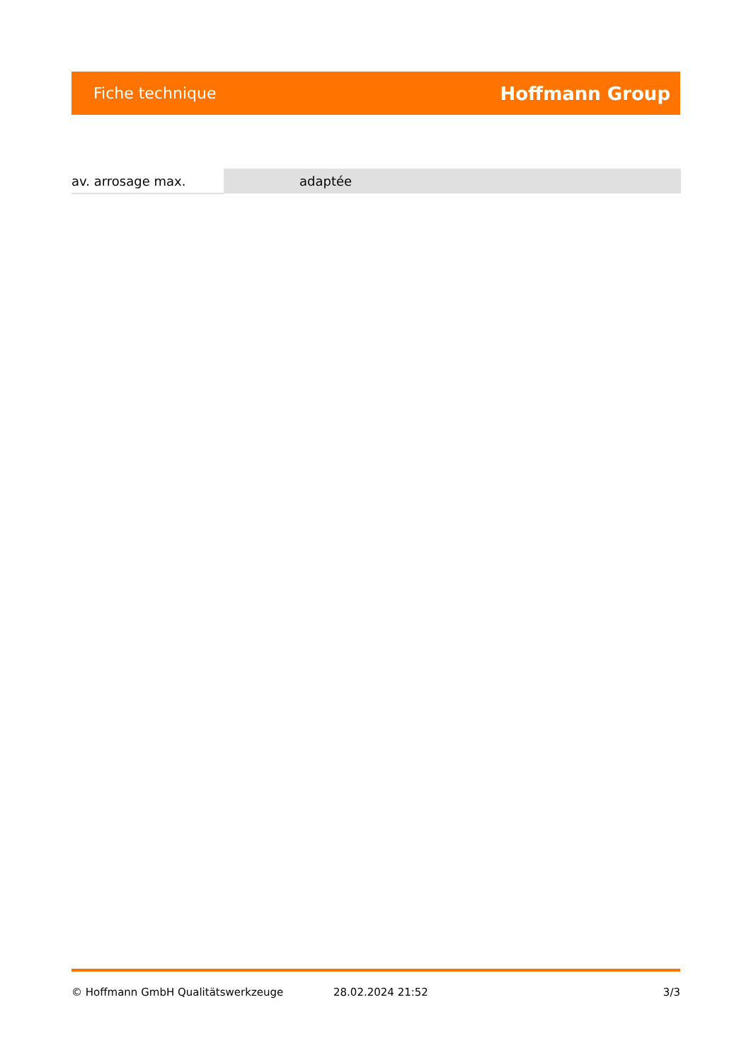Fiche technique Hoffmann Group
| av. arrosage max. | adaptée |
© Hoffmann GmbH Qualitätswerkzeuge 28.02.2024 21:52 3/3